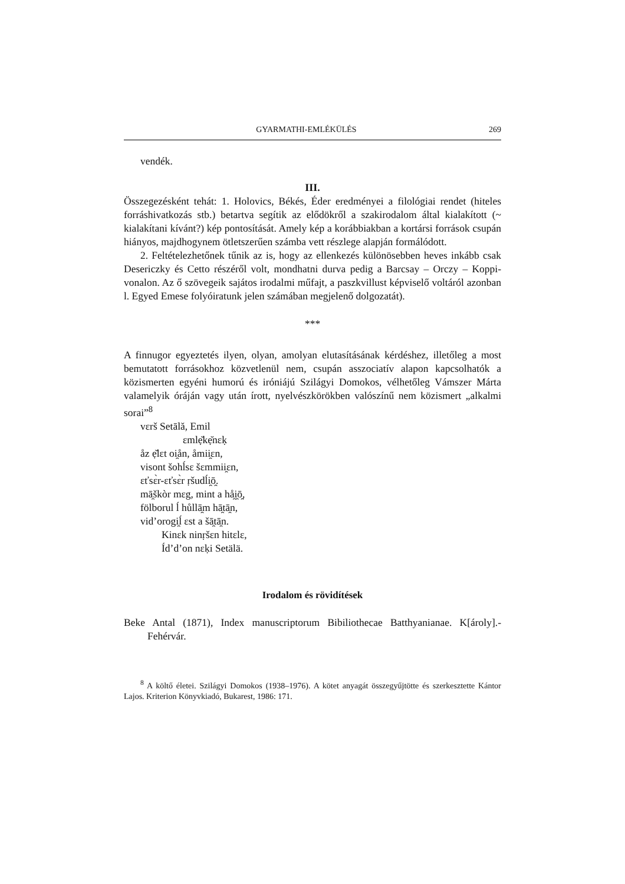GYARMATHI-EMLÉKÜLÉS 269
vendék.
III.
Összegezésként tehát: 1. Holovics, Békés, Éder eredményei a filológiai rendet (hiteles forráshivatkozás stb.) betartva segítik az elődökről a szakirodalom által kialakított (~ kialakítani kívánt?) kép pontosítását. Amely kép a korábbiakban a kortársi források csupán hiányos, majdhogynem ötletszerűen számba vett részlege alapján formálódott.
2. Feltételezhetőnek tűnik az is, hogy az ellenkezés különösebben heves inkább csak Desericzky és Cetto részéről volt, mondhatni durva pedig a Barcsay – Orczy – Koppi-vonalon. Az ő szövegeik sajátos irodalmi műfajt, a paszkvillust képviselő voltáról azonban l. Egyed Emese folyóiratunk jelen számában megjelenő dolgozatát).
***
A finnugor egyeztetés ilyen, olyan, amolyan elutasításának kérdéshez, illetőleg a most bemutatott forrásokhoz közvetlenül nem, csupán asszociatív alapon kapcsolhatók a közismerten egyéni humorú és iróniájú Szilágyi Domokos, vélhetőleg Vámszer Márta valamelyik óráján vagy után írott, nyelvészkörökben valószínű nem közismert „alkalmi sorai”<sup>8</sup>
vɛrš Setālă, Emil
ɛmlẹ̆kẹ̆nɛḳ
åz ẹ̆lɛt oi̯ån, åmii̯ɛn,
visont šohĺsɛ šɛmmii̯ɛn,
ɛťsɛ̀r-ɛťsɛ̀r ṛšudĺi̯ō̯.
mā̯škòr mɛg, mint a hå̯i̯ō̯,
fölborul ĺ hůllā̯m hā̯tā̯n,
vid’orogi̯ĺ ɛst a šā̯tā̯n.
Kinɛk ninṛšɛn hitɛlɛ,
Íd’d’on nɛḳi Setälä.
Irodalom és rövidítések
Beke Antal (1871), Index manuscriptorum Bibiliothecae Batthyanianae. K[ároly].-Fehérvár.
<sup>8</sup> A költő életei. Szilágyi Domokos (1938–1976). A kötet anyagát összegyűjtötte és szerkesztette Kántor Lajos. Kriterion Könyvkiadó, Bukarest, 1986: 171.